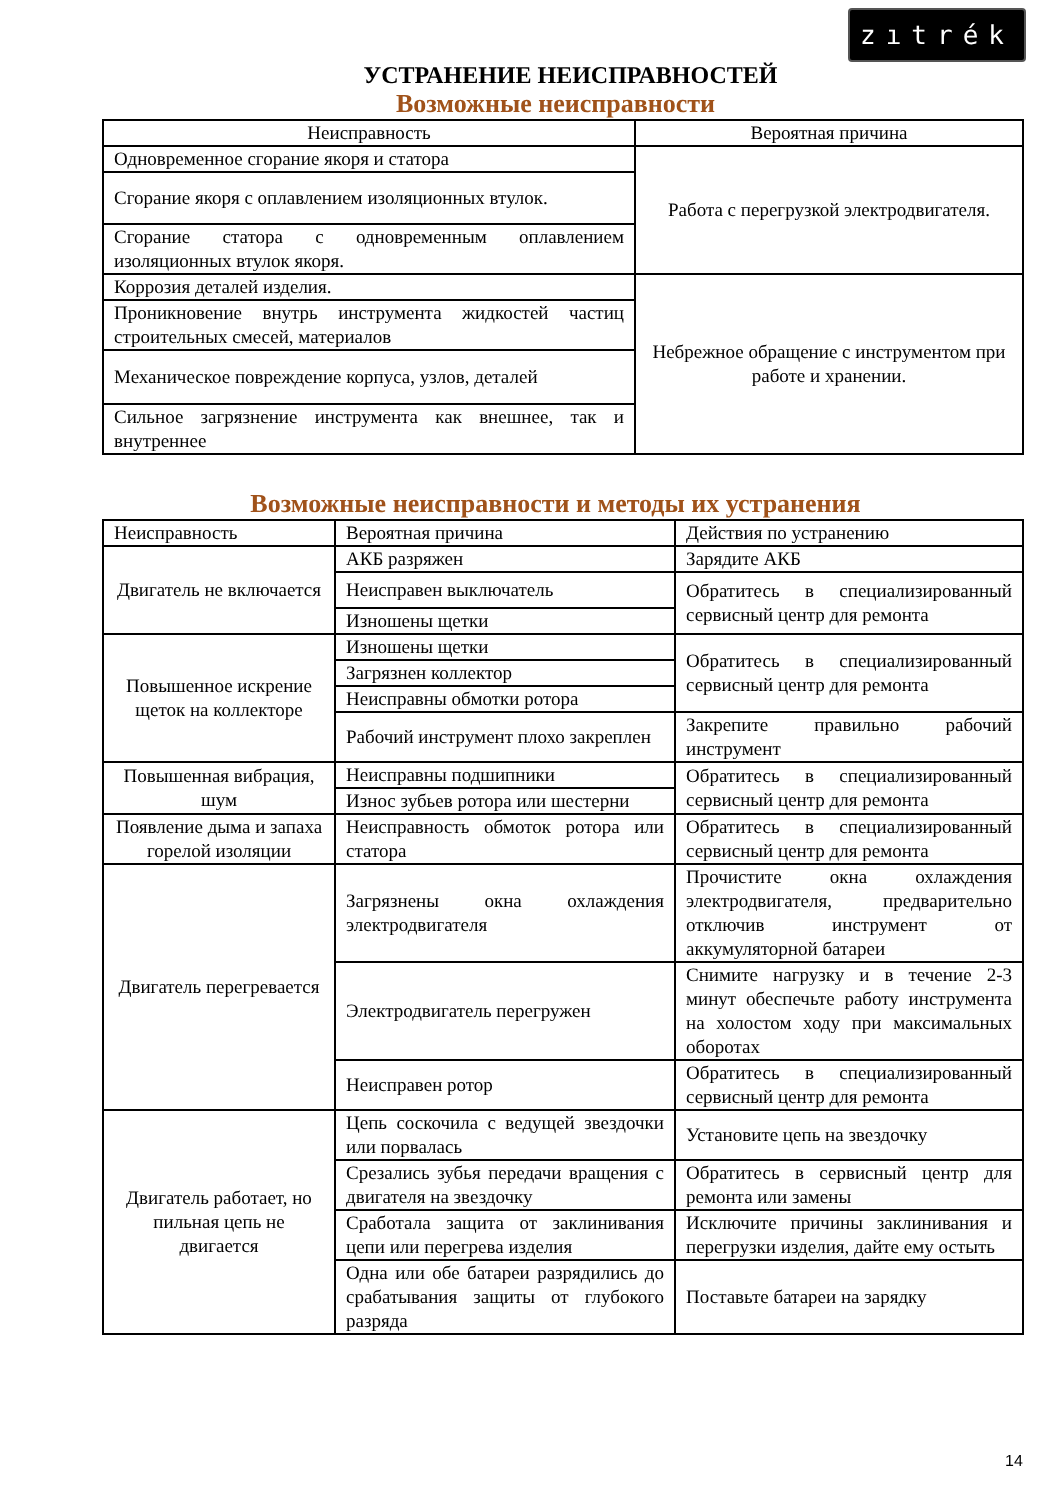zıtrék
УСТРАНЕНИЕ НЕИСПРАВНОСТЕЙ
Возможные неисправности
| Неисправность | Вероятная причина |
| --- | --- |
| Одновременное сгорание якоря и статора | Работа с перегрузкой электродвигателя. |
| Сгорание якоря с оплавлением изоляционных втулок. | |
| Сгорание статора с одновременным оплавлением изоляционных втулок якоря. | |
| Коррозия деталей изделия. | Небрежное обращение с инструментом при работе и хранении. |
| Проникновение внутрь инструмента жидкостей частиц строительных смесей, материалов | |
| Механическое повреждение корпуса, узлов, деталей | |
| Сильное загрязнение инструмента как внешнее, так и внутреннее | |
Возможные неисправности и методы их устранения
| Неисправность | Вероятная причина | Действия по устранению |
| Двигатель не включается | АКБ разряжен | Зарядите АКБ |
| | Неисправен выключатель | Обратитесь в специализированный сервисный центр для ремонта |
| | Изношены щетки | |
| Повышенное искрение щеток на коллекторе | Изношены щетки | Обратитесь в специализированный сервисный центр для ремонта |
| | Загрязнен коллектор | |
| | Неисправны обмотки ротора | |
| | Рабочий инструмент плохо закреплен | Закрепите правильно рабочий инструмент |
| Повышенная вибрация, шум | Неисправны подшипники | Обратитесь в специализированный сервисный центр для ремонта |
| | Износ зубьев ротора или шестерни | |
| Появление дыма и запаха горелой изоляции | Неисправность обмоток ротора или статора | Обратитесь в специализированный сервисный центр для ремонта |
| Двигатель перегревается | Загрязнены окна охлаждения электродвигателя | Прочистите окна охлаждения электродвигателя, предварительно отключив инструмент от аккумуляторной батареи |
| | Электродвигатель перегружен | Снимите нагрузку и в течение 2-3 минут обеспечьте работу инструмента на холостом ходу при максимальных оборотах |
| | Неисправен ротор | Обратитесь в специализированный сервисный центр для ремонта |
| Двигатель работает, но пильная цепь не двигается | Цепь соскочила с ведущей звездочки или порвалась | Установите цепь на звездочку |
| | Срезались зубья передачи вращения с двигателя на звездочку | Обратитесь в сервисный центр для ремонта или замены |
| | Сработала защита от заклинивания цепи или перегрева изделия | Исключите причины заклинивания и перегрузки изделия, дайте ему остыть |
| | Одна или обе батареи разрядились до срабатывания защиты от глубокого разряда | Поставьте батареи на зарядку |
14